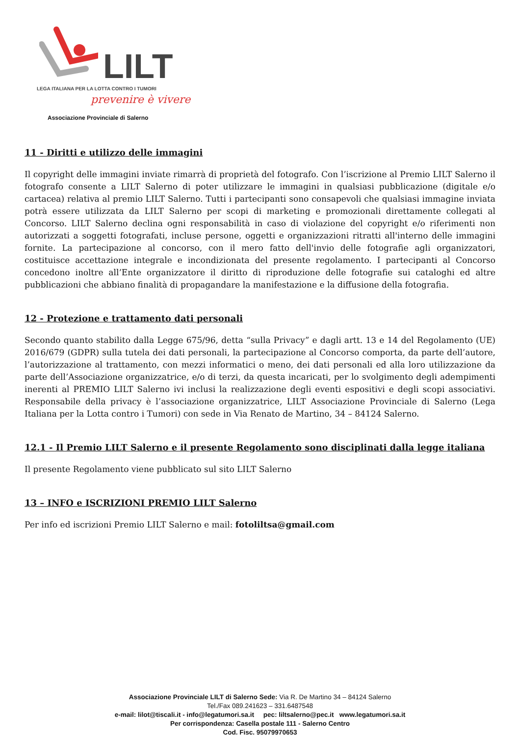LILT
LEGA ITALIANA PER LA LOTTA CONTRO I TUMORI
prevenire è vivere
Associazione Provinciale di Salerno
11 - Diritti e utilizzo delle immagini
Il copyright delle immagini inviate rimarrà di proprietà del fotografo. Con l’iscrizione al Premio LILT Salerno il fotografo consente a LILT Salerno di poter utilizzare le immagini in qualsiasi pubblicazione (digitale e/o cartacea) relativa al premio LILT Salerno. Tutti i partecipanti sono consapevoli che qualsiasi immagine inviata potrà essere utilizzata da LILT Salerno per scopi di marketing e promozionali direttamente collegati al Concorso. LILT Salerno declina ogni responsabilità in caso di violazione del copyright e/o riferimenti non autorizzati a soggetti fotografati, incluse persone, oggetti e organizzazioni ritratti all'interno delle immagini fornite. La partecipazione al concorso, con il mero fatto dell'invio delle fotografie agli organizzatori, costituisce accettazione integrale e incondizionata del presente regolamento. I partecipanti al Concorso concedono inoltre all’Ente organizzatore il diritto di riproduzione delle fotografie sui cataloghi ed altre pubblicazioni che abbiano finalità di propagandare la manifestazione e la diffusione della fotografia.
12 - Protezione e trattamento dati personali
Secondo quanto stabilito dalla Legge 675/96, detta “sulla Privacy” e dagli artt. 13 e 14 del Regolamento (UE) 2016/679 (GDPR) sulla tutela dei dati personali, la partecipazione al Concorso comporta, da parte dell’autore, l’autorizzazione al trattamento, con mezzi informatici o meno, dei dati personali ed alla loro utilizzazione da parte dell’Associazione organizzatrice, e/o di terzi, da questa incaricati, per lo svolgimento degli adempimenti inerenti al PREMIO LILT Salerno ivi inclusi la realizzazione degli eventi espositivi e degli scopi associativi. Responsabile della privacy è l’associazione organizzatrice, LILT Associazione Provinciale di Salerno (Lega Italiana per la Lotta contro i Tumori) con sede in Via Renato de Martino, 34 – 84124 Salerno.
12.1 - Il Premio LILT Salerno e il presente Regolamento sono disciplinati dalla legge italiana
Il presente Regolamento viene pubblicato sul sito LILT Salerno
13 – INFO e ISCRIZIONI PREMIO LILT Salerno
Per info ed iscrizioni Premio LILT Salerno e mail: fotoliltsa@gmail.com
Associazione Provinciale LILT di Salerno Sede: Via R. De Martino 34 – 84124 Salerno
Tel./Fax 089.241623 – 331.6487548
e-mail: lilot@tiscali.it - info@legatumori.sa.it pec: liltsalerno@pec.it www.legatumori.sa.it
Per corrispondenza: Casella postale 111 - Salerno Centro
Cod. Fisc. 95079970653